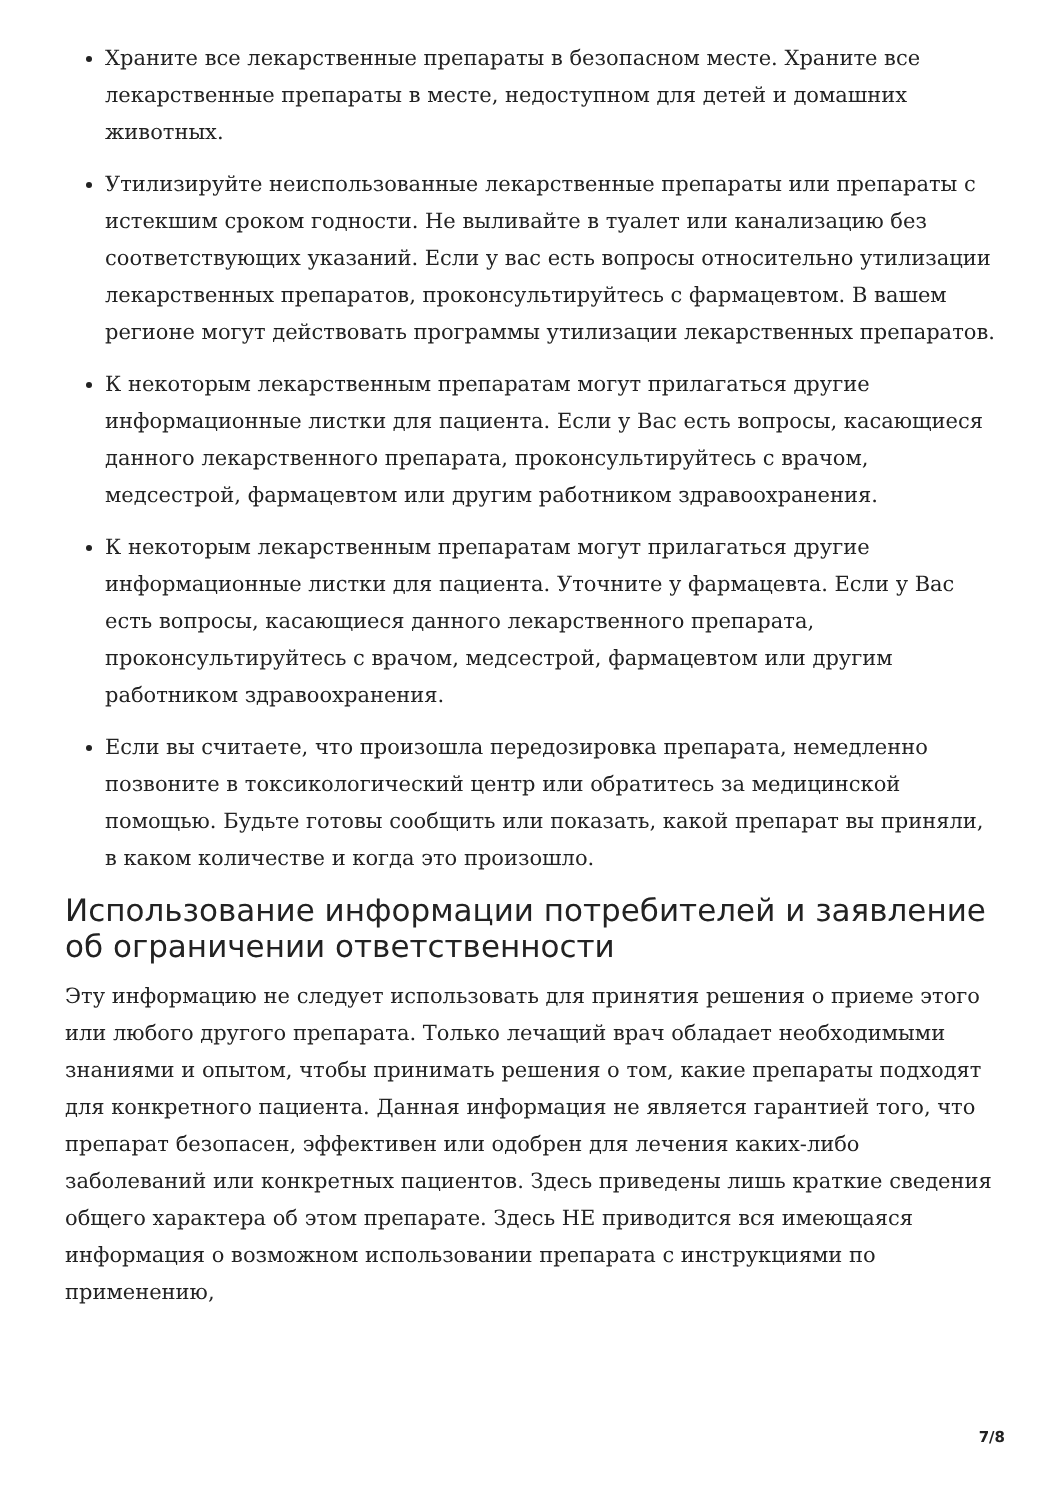Храните все лекарственные препараты в безопасном месте. Храните все лекарственные препараты в месте, недоступном для детей и домашних животных.
Утилизируйте неиспользованные лекарственные препараты или препараты с истекшим сроком годности. Не выливайте в туалет или канализацию без соответствующих указаний. Если у вас есть вопросы относительно утилизации лекарственных препаратов, проконсультируйтесь с фармацевтом. В вашем регионе могут действовать программы утилизации лекарственных препаратов.
К некоторым лекарственным препаратам могут прилагаться другие информационные листки для пациента. Если у Вас есть вопросы, касающиеся данного лекарственного препарата, проконсультируйтесь с врачом, медсестрой, фармацевтом или другим работником здравоохранения.
К некоторым лекарственным препаратам могут прилагаться другие информационные листки для пациента. Уточните у фармацевта. Если у Вас есть вопросы, касающиеся данного лекарственного препарата, проконсультируйтесь с врачом, медсестрой, фармацевтом или другим работником здравоохранения.
Если вы считаете, что произошла передозировка препарата, немедленно позвоните в токсикологический центр или обратитесь за медицинской помощью. Будьте готовы сообщить или показать, какой препарат вы приняли, в каком количестве и когда это произошло.
Использование информации потребителей и заявление об ограничении ответственности
Эту информацию не следует использовать для принятия решения о приеме этого или любого другого препарата. Только лечащий врач обладает необходимыми знаниями и опытом, чтобы принимать решения о том, какие препараты подходят для конкретного пациента. Данная информация не является гарантией того, что препарат безопасен, эффективен или одобрен для лечения каких-либо заболеваний или конкретных пациентов. Здесь приведены лишь краткие сведения общего характера об этом препарате. Здесь НЕ приводится вся имеющаяся информация о возможном использовании препарата с инструкциями по применению,
7/8